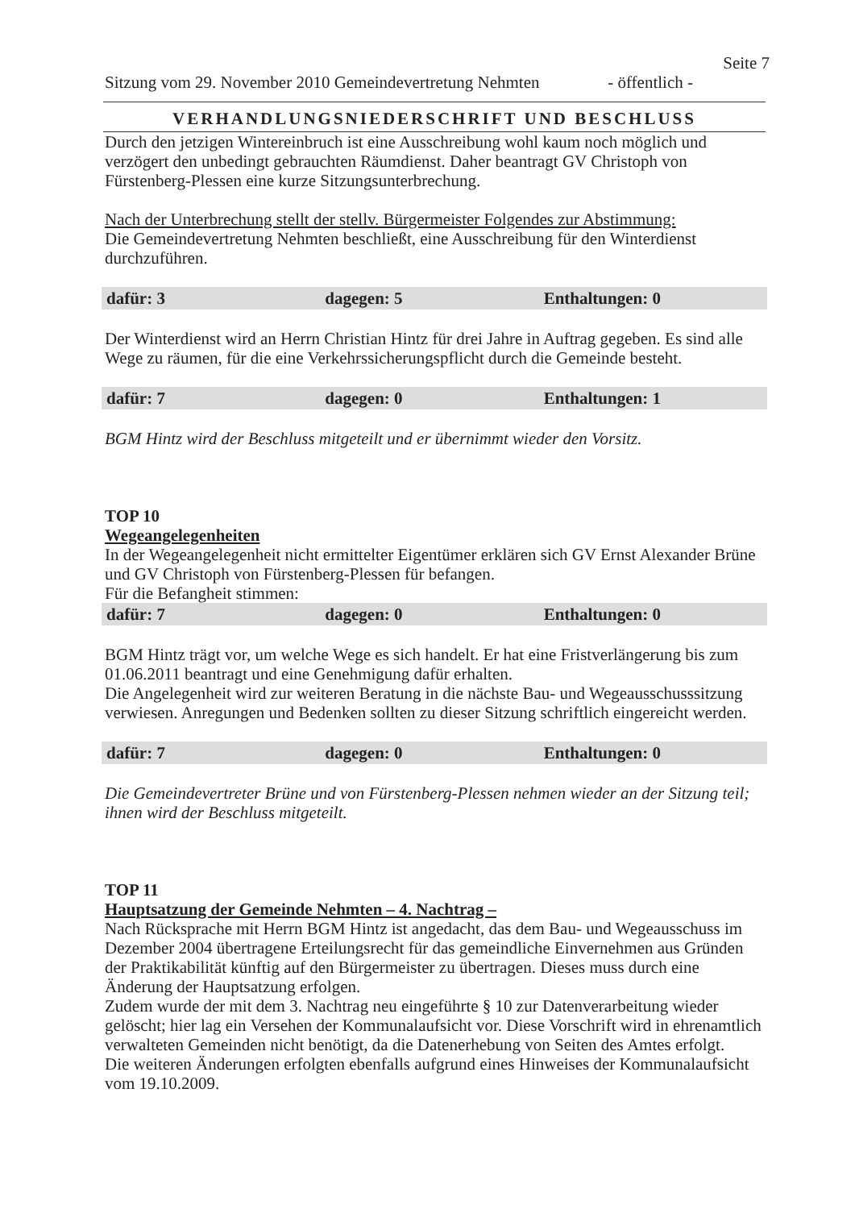Seite 7
Sitzung vom 29. November 2010 Gemeindevertretung Nehmten - öffentlich -
VERHANDLUNGSNIEDERSCHRIFT UND BESCHLUSS
Durch den jetzigen Wintereinbruch ist eine Ausschreibung wohl kaum noch möglich und verzögert den unbedingt gebrauchten Räumdienst. Daher beantragt GV Christoph von Fürstenberg-Plessen eine kurze Sitzungsunterbrechung.
Nach der Unterbrechung stellt der stellv. Bürgermeister Folgendes zur Abstimmung:
Die Gemeindevertretung Nehmten beschließt, eine Ausschreibung für den Winterdienst durchzuführen.
dafür: 3 dagegen: 5 Enthaltungen: 0
Der Winterdienst wird an Herrn Christian Hintz für drei Jahre in Auftrag gegeben. Es sind alle Wege zu räumen, für die eine Verkehrssicherungspflicht durch die Gemeinde besteht.
dafür: 7 dagegen: 0 Enthaltungen: 1
BGM Hintz wird der Beschluss mitgeteilt und er übernimmt wieder den Vorsitz.
TOP 10
Wegeangelegenheiten
In der Wegeangelegenheit nicht ermittelter Eigentümer erklären sich GV Ernst Alexander Brüne und GV Christoph von Fürstenberg-Plessen für befangen.
Für die Befangheit stimmen:
dafür: 7 dagegen: 0 Enthaltungen: 0
BGM Hintz trägt vor, um welche Wege es sich handelt. Er hat eine Fristverlängerung bis zum 01.06.2011 beantragt und eine Genehmigung dafür erhalten.
Die Angelegenheit wird zur weiteren Beratung in die nächste Bau- und Wegeausschusssitzung verwiesen. Anregungen und Bedenken sollten zu dieser Sitzung schriftlich eingereicht werden.
dafür: 7 dagegen: 0 Enthaltungen: 0
Die Gemeindevertreter Brüne und von Fürstenberg-Plessen nehmen wieder an der Sitzung teil; ihnen wird der Beschluss mitgeteilt.
TOP 11
Hauptsatzung der Gemeinde Nehmten – 4. Nachtrag –
Nach Rücksprache mit Herrn BGM Hintz ist angedacht, das dem Bau- und Wegeausschuss im Dezember 2004 übertragene Erteilungsrecht für das gemeindliche Einvernehmen aus Gründen der Praktikabilität künftig auf den Bürgermeister zu übertragen. Dieses muss durch eine Änderung der Hauptsatzung erfolgen.
Zudem wurde der mit dem 3. Nachtrag neu eingeführte § 10 zur Datenverarbeitung wieder gelöscht; hier lag ein Versehen der Kommunalaufsicht vor. Diese Vorschrift wird in ehrenamtlich verwalteten Gemeinden nicht benötigt, da die Datenerhebung von Seiten des Amtes erfolgt.
Die weiteren Änderungen erfolgten ebenfalls aufgrund eines Hinweises der Kommunalaufsicht vom 19.10.2009.